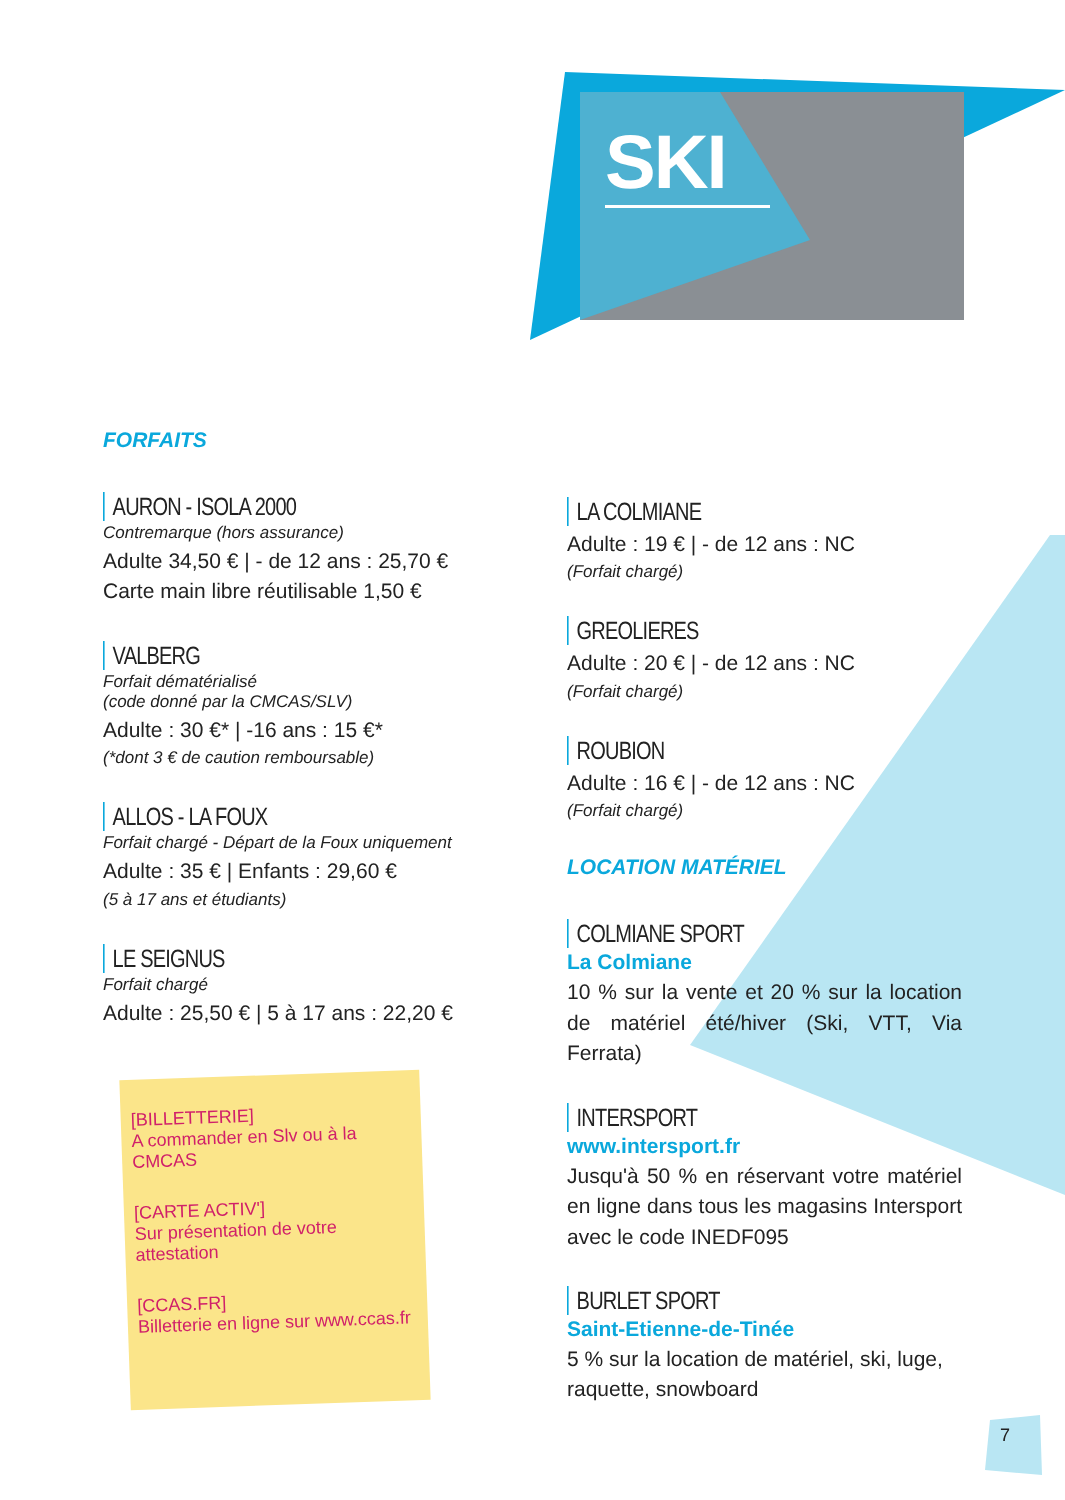SKI
FORFAITS
AURON - ISOLA 2000
Contremarque (hors assurance)
Adulte 34,50 € | - de 12 ans : 25,70 €
Carte main libre réutilisable 1,50 €
VALBERG
Forfait dématérialisé
(code donné par la CMCAS/SLV)
Adulte : 30 €* | -16 ans : 15 €*
(*dont 3 € de caution remboursable)
ALLOS - LA FOUX
Forfait chargé - Départ de la Foux uniquement
Adulte : 35 € | Enfants : 29,60 €
(5 à 17 ans et étudiants)
LE SEIGNUS
Forfait chargé
Adulte : 25,50 € | 5 à 17 ans : 22,20 €
[BILLETTERIE]
A commander en Slv ou à la CMCAS
[CARTE ACTIV']
Sur présentation de votre attestation
[CCAS.FR]
Billetterie en ligne sur www.ccas.fr
LA COLMIANE
Adulte : 19 € | - de 12 ans : NC
(Forfait chargé)
GREOLIERES
Adulte : 20 € | - de 12 ans : NC
(Forfait chargé)
ROUBION
Adulte : 16 € | - de 12 ans : NC
(Forfait chargé)
LOCATION MATÉRIEL
COLMIANE SPORT
La Colmiane
10 % sur la vente et 20 % sur la location de matériel été/hiver (Ski, VTT, Via Ferrata)
INTERSPORT
www.intersport.fr
Jusqu'à 50 % en réservant votre matériel en ligne dans tous les magasins Intersport avec le code INEDF095
BURLET SPORT
Saint-Etienne-de-Tinée
5 % sur la location de matériel, ski, luge, raquette, snowboard
7